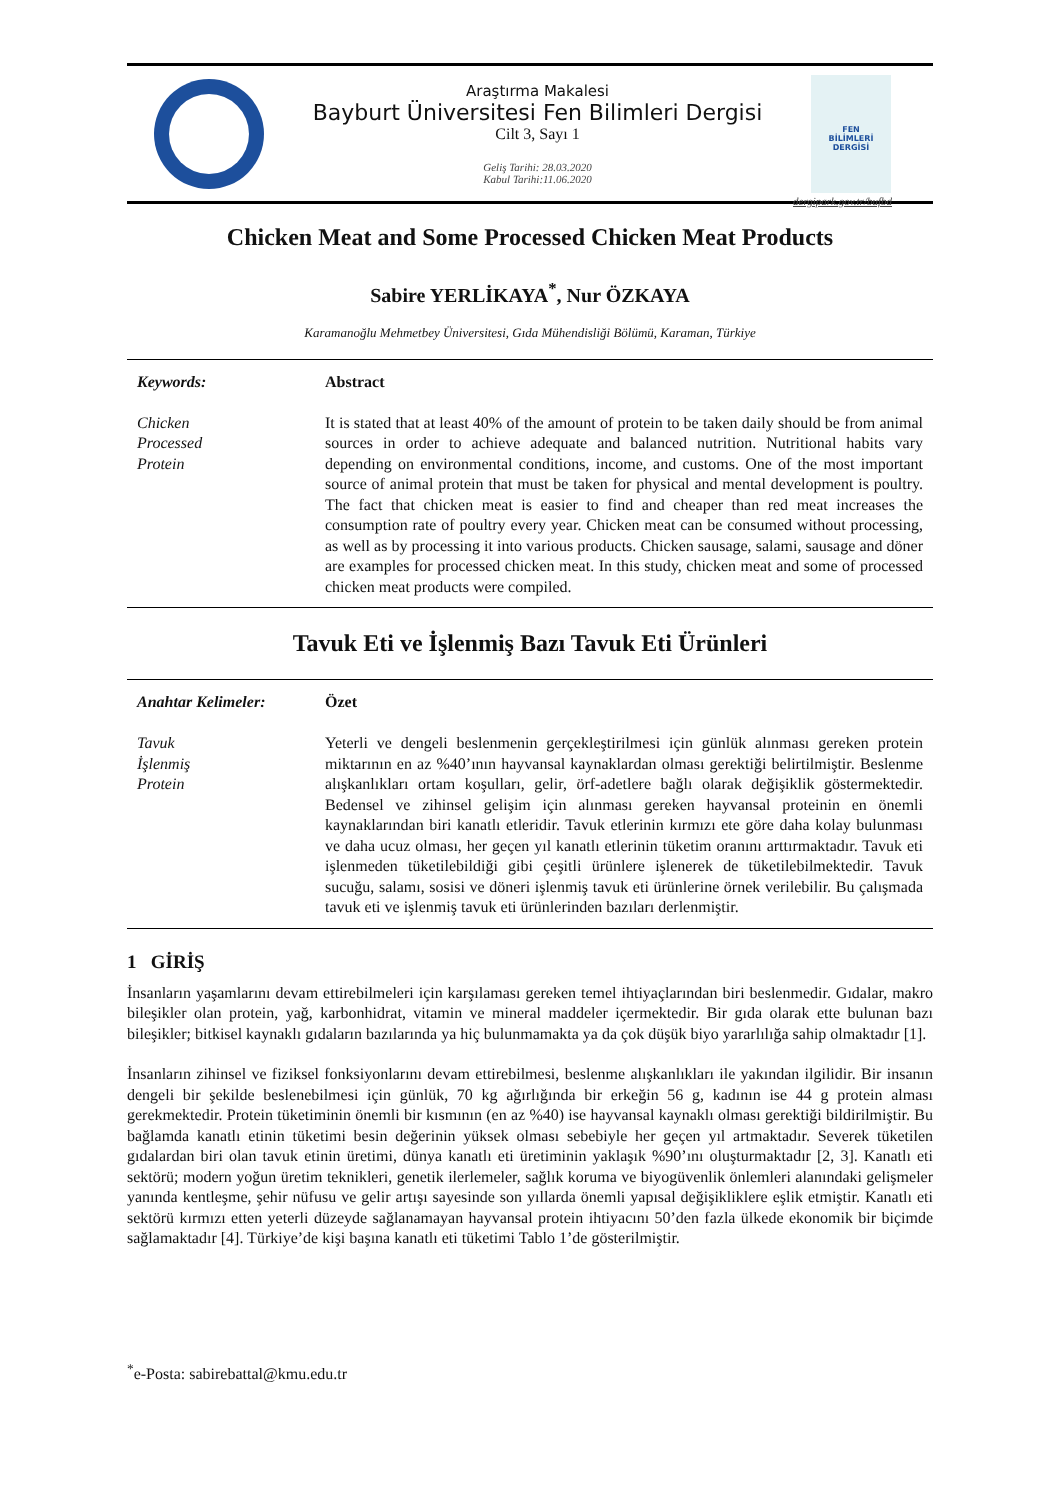Araştırma Makalesi
Bayburt Üniversitesi Fen Bilimleri Dergisi
Cilt 3, Sayı 1
Geliş Tarihi: 28.03.2020
Kabul Tarihi:11.06.2020
FEN
BİLİMLERİ
DERGİSİ
dergipark.gov.tr/bufbd
Chicken Meat and Some Processed Chicken Meat Products
Sabire YERLİKAYA<sup>*</sup>, Nur ÖZKAYA
Karamanoğlu Mehmetbey Üniversitesi, Gıda Mühendisliği Bölümü, Karaman, Türkiye
Keywords:
Chicken
Processed
Protein
Abstract
It is stated that at least 40% of the amount of protein to be taken daily should be from animal sources in order to achieve adequate and balanced nutrition. Nutritional habits vary depending on environmental conditions, income, and customs. One of the most important source of animal protein that must be taken for physical and mental development is poultry. The fact that chicken meat is easier to find and cheaper than red meat increases the consumption rate of poultry every year. Chicken meat can be consumed without processing, as well as by processing it into various products. Chicken sausage, salami, sausage and döner are examples for processed chicken meat. In this study, chicken meat and some of processed chicken meat products were compiled.
Tavuk Eti ve İşlenmiş Bazı Tavuk Eti Ürünleri
Anahtar Kelimeler:
Tavuk
İşlenmiş
Protein
Özet
Yeterli ve dengeli beslenmenin gerçekleştirilmesi için günlük alınması gereken protein miktarının en az %40’ının hayvansal kaynaklardan olması gerektiği belirtilmiştir. Beslenme alışkanlıkları ortam koşulları, gelir, örf-adetlere bağlı olarak değişiklik göstermektedir. Bedensel ve zihinsel gelişim için alınması gereken hayvansal proteinin en önemli kaynaklarından biri kanatlı etleridir. Tavuk etlerinin kırmızı ete göre daha kolay bulunması ve daha ucuz olması, her geçen yıl kanatlı etlerinin tüketim oranını arttırmaktadır. Tavuk eti işlenmeden tüketilebildiği gibi çeşitli ürünlere işlenerek de tüketilebilmektedir. Tavuk sucuğu, salamı, sosisi ve döneri işlenmiş tavuk eti ürünlerine örnek verilebilir. Bu çalışmada tavuk eti ve işlenmiş tavuk eti ürünlerinden bazıları derlenmiştir.
1 GİRİŞ
İnsanların yaşamlarını devam ettirebilmeleri için karşılaması gereken temel ihtiyaçlarından biri beslenmedir. Gıdalar, makro bileşikler olan protein, yağ, karbonhidrat, vitamin ve mineral maddeler içermektedir. Bir gıda olarak ette bulunan bazı bileşikler; bitkisel kaynaklı gıdaların bazılarında ya hiç bulunmamakta ya da çok düşük biyo yararlılığa sahip olmaktadır [1].
İnsanların zihinsel ve fiziksel fonksiyonlarını devam ettirebilmesi, beslenme alışkanlıkları ile yakından ilgilidir. Bir insanın dengeli bir şekilde beslenebilmesi için günlük, 70 kg ağırlığında bir erkeğin 56 g, kadının ise 44 g protein alması gerekmektedir. Protein tüketiminin önemli bir kısmının (en az %40) ise hayvansal kaynaklı olması gerektiği bildirilmiştir. Bu bağlamda kanatlı etinin tüketimi besin değerinin yüksek olması sebebiyle her geçen yıl artmaktadır. Severek tüketilen gıdalardan biri olan tavuk etinin üretimi, dünya kanatlı eti üretiminin yaklaşık %90’ını oluşturmaktadır [2, 3]. Kanatlı eti sektörü; modern yoğun üretim teknikleri, genetik ilerlemeler, sağlık koruma ve biyogüvenlik önlemleri alanındaki gelişmeler yanında kentleşme, şehir nüfusu ve gelir artışı sayesinde son yıllarda önemli yapısal değişikliklere eşlik etmiştir. Kanatlı eti sektörü kırmızı etten yeterli düzeyde sağlanamayan hayvansal protein ihtiyacını 50’den fazla ülkede ekonomik bir biçimde sağlamaktadır [4]. Türkiye’de kişi başına kanatlı eti tüketimi Tablo 1’de gösterilmiştir.
<sup>*</sup> e-Posta: sabirebattal@kmu.edu.tr